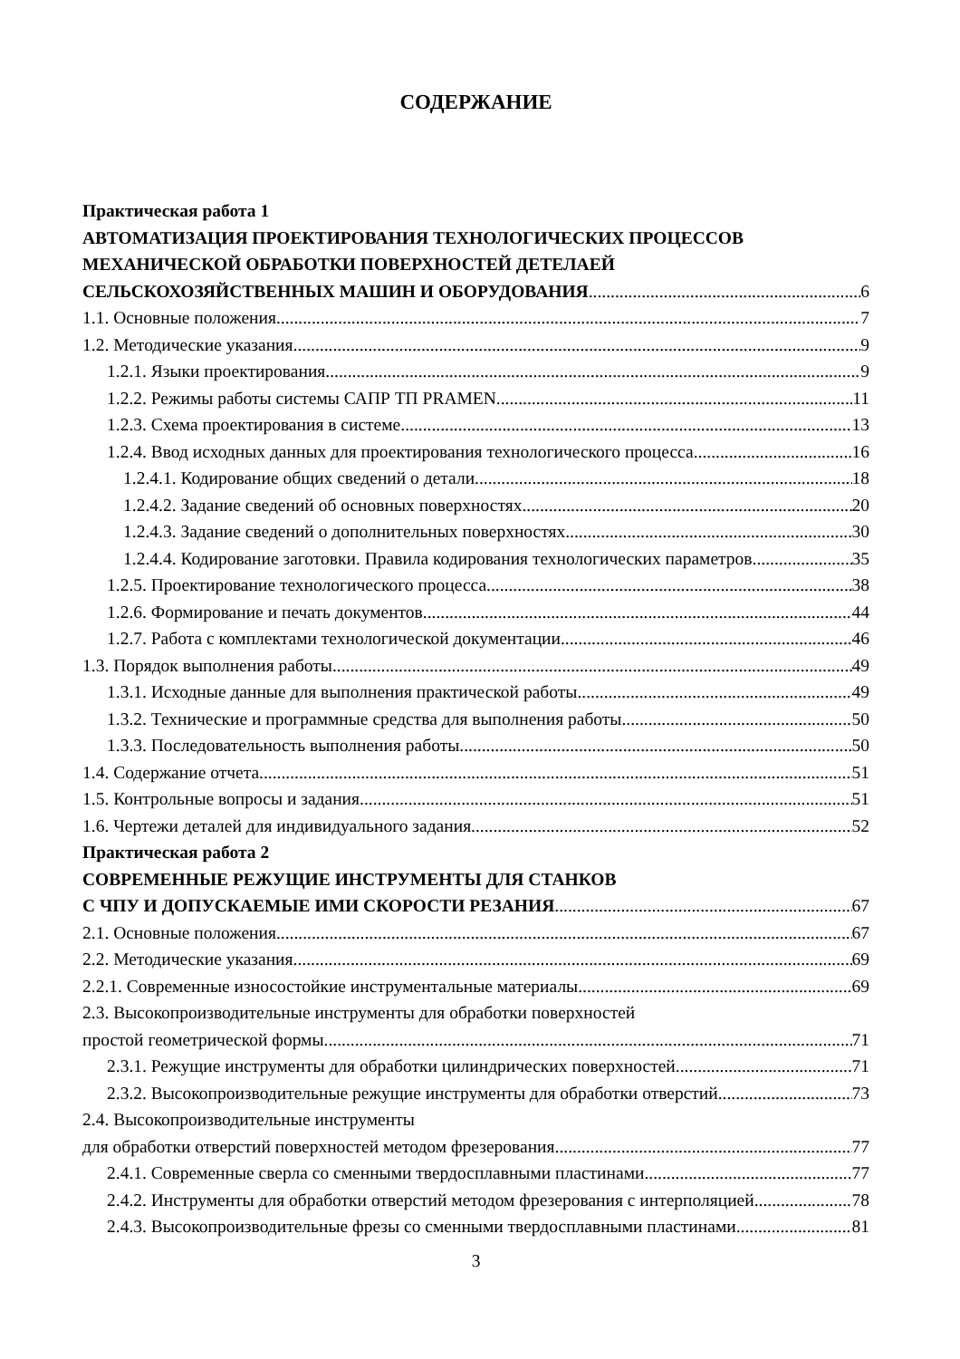СОДЕРЖАНИЕ
Практическая работа 1
АВТОМАТИЗАЦИЯ ПРОЕКТИРОВАНИЯ ТЕХНОЛОГИЧЕСКИХ ПРОЦЕССОВ
МЕХАНИЧЕСКОЙ ОБРАБОТКИ ПОВЕРХНОСТЕЙ ДЕТЕЛАЕЙ
СЕЛЬСКОХОЗЯЙСТВЕННЫХ МАШИН И ОБОРУДОВАНИЯ 6
1.1. Основные положения 7
1.2. Методические указания 9
1.2.1. Языки проектирования 9
1.2.2. Режимы работы системы САПР ТП PRAMEN 11
1.2.3. Схема проектирования в системе 13
1.2.4. Ввод исходных данных для проектирования технологического процесса 16
1.2.4.1. Кодирование общих сведений о детали 18
1.2.4.2. Задание сведений об основных поверхностях 20
1.2.4.3. Задание сведений о дополнительных поверхностях 30
1.2.4.4. Кодирование заготовки. Правила кодирования технологических параметров 35
1.2.5. Проектирование технологического процесса 38
1.2.6. Формирование и печать документов 44
1.2.7. Работа с комплектами технологической документации 46
1.3. Порядок выполнения работы 49
1.3.1. Исходные данные для выполнения практической работы 49
1.3.2. Технические и программные средства для выполнения работы 50
1.3.3. Последовательность выполнения работы 50
1.4. Содержание отчета 51
1.5. Контрольные вопросы и задания 51
1.6. Чертежи деталей для индивидуального задания 52
Практическая работа 2
СОВРЕМЕННЫЕ РЕЖУЩИЕ ИНСТРУМЕНТЫ ДЛЯ СТАНКОВ
С ЧПУ И ДОПУСКАЕМЫЕ ИМИ СКОРОСТИ РЕЗАНИЯ 67
2.1. Основные положения 67
2.2. Методические указания 69
2.2.1. Современные износостойкие инструментальные материалы 69
2.3. Высокопроизводительные инструменты для обработки поверхностей
простой геометрической формы 71
2.3.1. Режущие инструменты для обработки цилиндрических поверхностей 71
2.3.2. Высокопроизводительные режущие инструменты для обработки отверстий 73
2.4. Высокопроизводительные инструменты
для обработки отверстий поверхностей методом фрезерования 77
2.4.1. Современные сверла со сменными твердосплавными пластинами 77
2.4.2. Инструменты для обработки отверстий методом фрезерования с интерполяцией 78
2.4.3. Высокопроизводительные фрезы со сменными твердосплавными пластинами 81
3